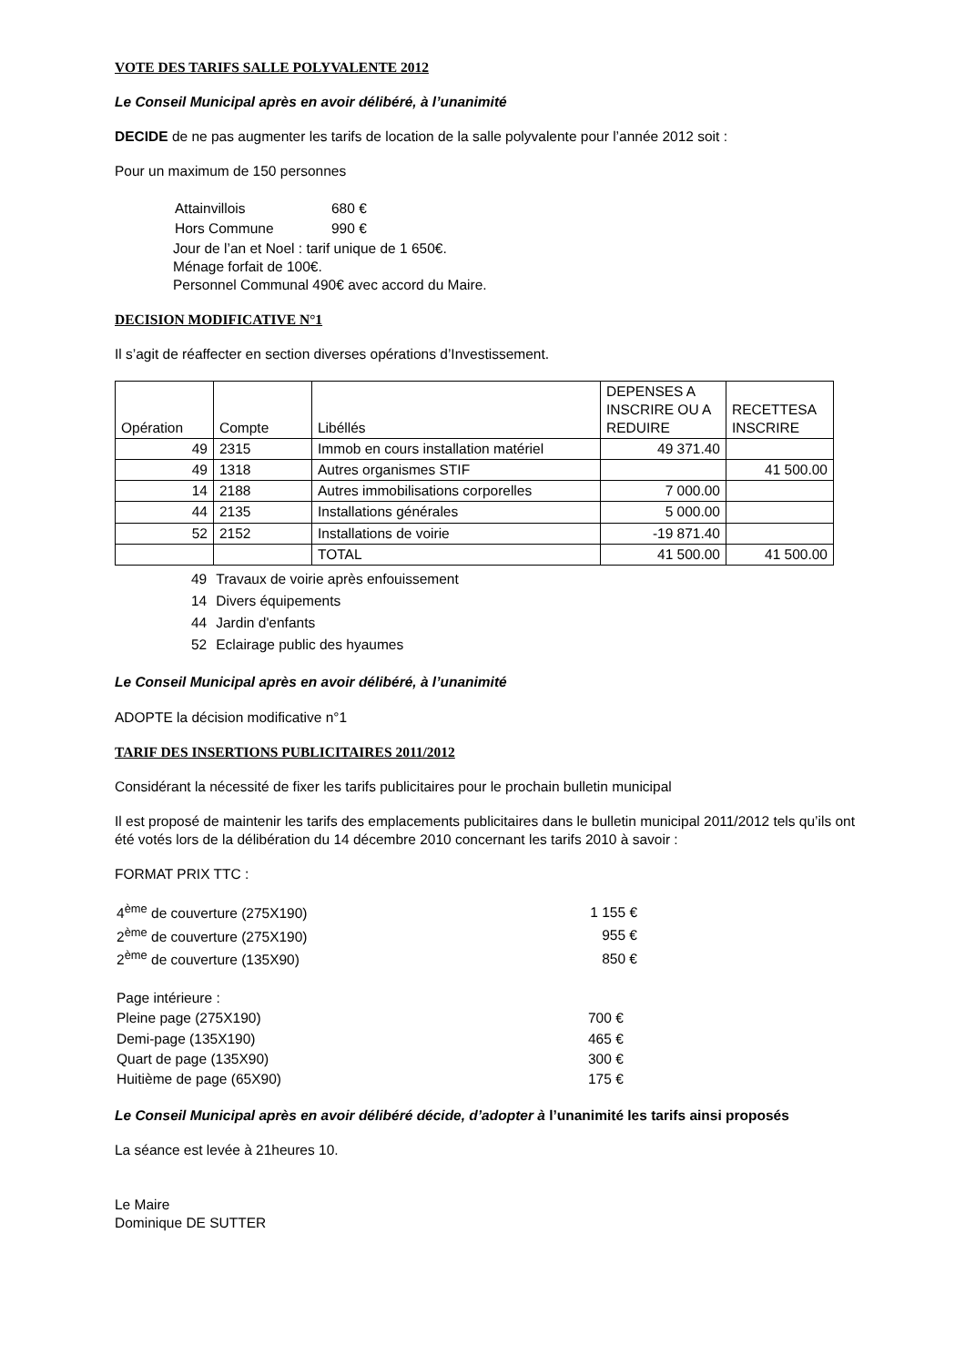VOTE DES TARIFS SALLE POLYVALENTE 2012
Le Conseil Municipal après en avoir délibéré, à l’unanimité
DECIDE de ne pas augmenter les tarifs de location de la salle polyvalente pour l’année 2012 soit :
Pour un maximum de 150 personnes
| Attainvillois | 680 € |
| Hors Commune | 990 € |
Jour de l’an et Noel : tarif unique de 1 650€.
Ménage forfait de 100€.
Personnel Communal 490€ avec accord du Maire.
DECISION MODIFICATIVE N°1
Il s’agit de réaffecter en section diverses opérations d’Investissement.
| Opération | Compte | Libéllés | DEPENSES A INSCRIRE OU A REDUIRE | RECETTESA INSCRIRE |
| 49 | 2315 | Immob en cours installation matériel | 49 371.40 | |
| 49 | 1318 | Autres organismes STIF | | 41 500.00 |
| 14 | 2188 | Autres immobilisations corporelles | 7 000.00 | |
| 44 | 2135 | Installations générales | 5 000.00 | |
| 52 | 2152 | Installations de voirie | -19 871.40 | |
| | | TOTAL | 41 500.00 | 41 500.00 |
| 49 | Travaux de voirie après enfouissement |
| 14 | Divers équipements |
| 44 | Jardin d'enfants |
| 52 | Eclairage public des hyaumes |
Le Conseil Municipal après en avoir délibéré, à l’unanimité
ADOPTE la décision modificative n°1
TARIF DES INSERTIONS PUBLICITAIRES 2011/2012
Considérant la nécessité de fixer les tarifs publicitaires pour le prochain bulletin municipal
Il est proposé de maintenir les tarifs des emplacements publicitaires dans le bulletin municipal 2011/2012 tels qu’ils ont été votés lors de la délibération du 14 décembre 2010 concernant les tarifs 2010 à savoir :
FORMAT PRIX TTC :
| 4<sup>ème</sup> de couverture (275X190) | 1 155 € |
| 2<sup>ème</sup> de couverture (275X190) | 955 € |
| 2<sup>ème</sup> de couverture (135X90) | 850 € |
| Page intérieure : | |
| Pleine page (275X190) | 700 € |
| Demi-page (135X190) | 465 € |
| Quart de page (135X90) | 300 € |
| Huitième de page (65X90) | 175 € |
Le Conseil Municipal après en avoir délibéré décide, d’adopter à l’unanimité les tarifs ainsi proposés
La séance est levée à 21heures 10.
Le Maire
Dominique DE SUTTER